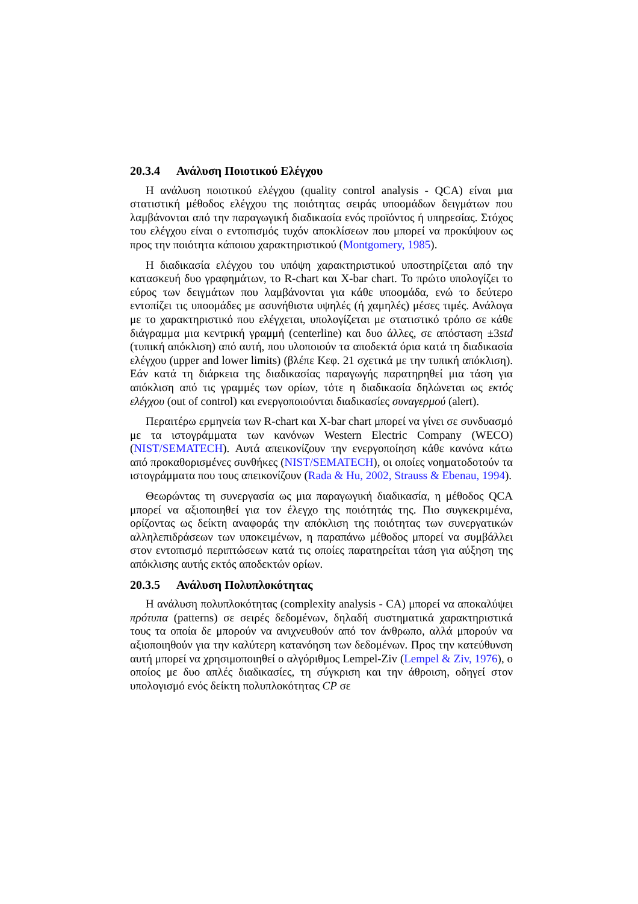20.3.4 Ανάλυση Ποιοτικού Ελέγχου
Η ανάλυση ποιοτικού ελέγχου (quality control analysis - QCA) είναι μια στατιστική μέθοδος ελέγχου της ποιότητας σειράς υποομάδων δειγμάτων που λαμβάνονται από την παραγωγική διαδικασία ενός προϊόντος ή υπηρεσίας. Στόχος του ελέγχου είναι ο εντοπισμός τυχόν αποκλίσεων που μπορεί να προκύψουν ως προς την ποιότητα κάποιου χαρακτηριστικού (Montgomery, 1985).
Η διαδικασία ελέγχου του υπόψη χαρακτηριστικού υποστηρίζεται από την κατασκευή δυο γραφημάτων, το R-chart και X-bar chart. Το πρώτο υπολογίζει το εύρος των δειγμάτων που λαμβάνονται για κάθε υποομάδα, ενώ το δεύτερο εντοπίζει τις υποομάδες με ασυνήθιστα υψηλές (ή χαμηλές) μέσες τιμές. Ανάλογα με το χαρακτηριστικό που ελέγχεται, υπολογίζεται με στατιστικό τρόπο σε κάθε διάγραμμα μια κεντρική γραμμή (centerline) και δυο άλλες, σε απόσταση ±3std (τυπική απόκλιση) από αυτή, που υλοποιούν τα αποδεκτά όρια κατά τη διαδικασία ελέγχου (upper and lower limits) (βλέπε Κεφ. 21 σχετικά με την τυπική απόκλιση). Εάν κατά τη διάρκεια της διαδικασίας παραγωγής παρατηρηθεί μια τάση για απόκλιση από τις γραμμές των ορίων, τότε η διαδικασία δηλώνεται ως εκτός ελέγχου (out of control) και ενεργοποιούνται διαδικασίες συναγερμού (alert).
Περαιτέρω ερμηνεία των R-chart και X-bar chart μπορεί να γίνει σε συνδυασμό με τα ιστογράμματα των κανόνων Western Electric Company (WECO) (NIST/SEMATECH). Αυτά απεικονίζουν την ενεργοποίηση κάθε κανόνα κάτω από προκαθορισμένες συνθήκες (NIST/SEMATECH), οι οποίες νοηματοδοτούν τα ιστογράμματα που τους απεικονίζουν (Rada & Hu, 2002, Strauss & Ebenau, 1994).
Θεωρώντας τη συνεργασία ως μια παραγωγική διαδικασία, η μέθοδος QCA μπορεί να αξιοποιηθεί για τον έλεγχο της ποιότητάς της. Πιο συγκεκριμένα, ορίζοντας ως δείκτη αναφοράς την απόκλιση της ποιότητας των συνεργατικών αλληλεπιδράσεων των υποκειμένων, η παραπάνω μέθοδος μπορεί να συμβάλλει στον εντοπισμό περιπτώσεων κατά τις οποίες παρατηρείται τάση για αύξηση της απόκλισης αυτής εκτός αποδεκτών ορίων.
20.3.5 Ανάλυση Πολυπλοκότητας
Η ανάλυση πολυπλοκότητας (complexity analysis - CA) μπορεί να αποκαλύψει πρότυπα (patterns) σε σειρές δεδομένων, δηλαδή συστηματικά χαρακτηριστικά τους τα οποία δε μπορούν να ανιχνευθούν από τον άνθρωπο, αλλά μπορούν να αξιοποιηθούν για την καλύτερη κατανόηση των δεδομένων. Προς την κατεύθυνση αυτή μπορεί να χρησιμοποιηθεί ο αλγόριθμος Lempel-Ziv (Lempel & Ziv, 1976), ο οποίος με δυο απλές διαδικασίες, τη σύγκριση και την άθροιση, οδηγεί στον υπολογισμό ενός δείκτη πολυπλοκότητας CP σε